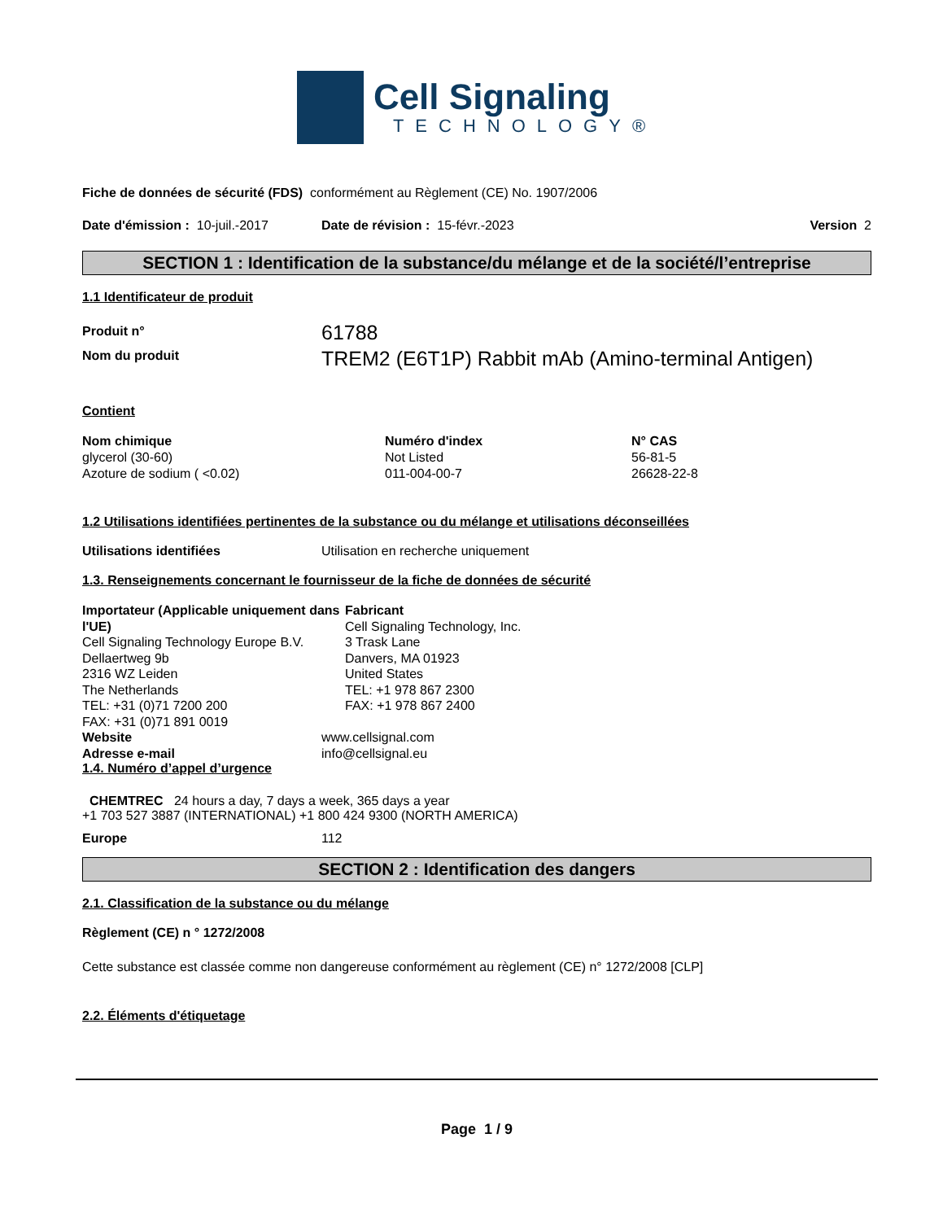Cell Signaling
TECHNOLOGY®
Fiche de données de sécurité (FDS) conformément au Règlement (CE) No. 1907/2006
Date d'émission : 10-juil.-2017 Date de révision : 15-févr.-2023 Version 2
SECTION 1 : Identification de la substance/du mélange et de la société/l’entreprise
1.1 Identificateur de produit
Produit n°
Nom du produit
61788
TREM2 (E6T1P) Rabbit mAb (Amino-terminal Antigen)
Contient
| Nom chimique | Numéro d'index | N° CAS |
| --- | --- | --- |
| glycerol (30-60) | Not Listed | 56-81-5 |
| Azoture de sodium ( <0.02) | 011-004-00-7 | 26628-22-8 |
1.2 Utilisations identifiées pertinentes de la substance ou du mélange et utilisations déconseillées
Utilisations identifiées Utilisation en recherche uniquement
1.3. Renseignements concernant le fournisseur de la fiche de données de sécurité
Importateur (Applicable uniquement dans l'UE)
Cell Signaling Technology Europe B.V.
Dellaertweg 9b
2316 WZ Leiden
The Netherlands
TEL: +31 (0)71 7200 200
FAX: +31 (0)71 891 0019
Fabricant
Cell Signaling Technology, Inc.
3 Trask Lane
Danvers, MA 01923
United States
TEL: +1 978 867 2300
FAX: +1 978 867 2400
Website
Adresse e-mail www.cellsignal.com
info@cellsignal.eu
1.4. Numéro d’appel d’urgence
CHEMTREC 24 hours a day, 7 days a week, 365 days a year
+1 703 527 3887 (INTERNATIONAL) +1 800 424 9300 (NORTH AMERICA)
Europe 112
SECTION 2 : Identification des dangers
2.1. Classification de la substance ou du mélange
Règlement (CE) n ° 1272/2008
Cette substance est classée comme non dangereuse conformément au règlement (CE) n° 1272/2008 [CLP]
2.2. Éléments d'étiquetage
Page 1 / 9